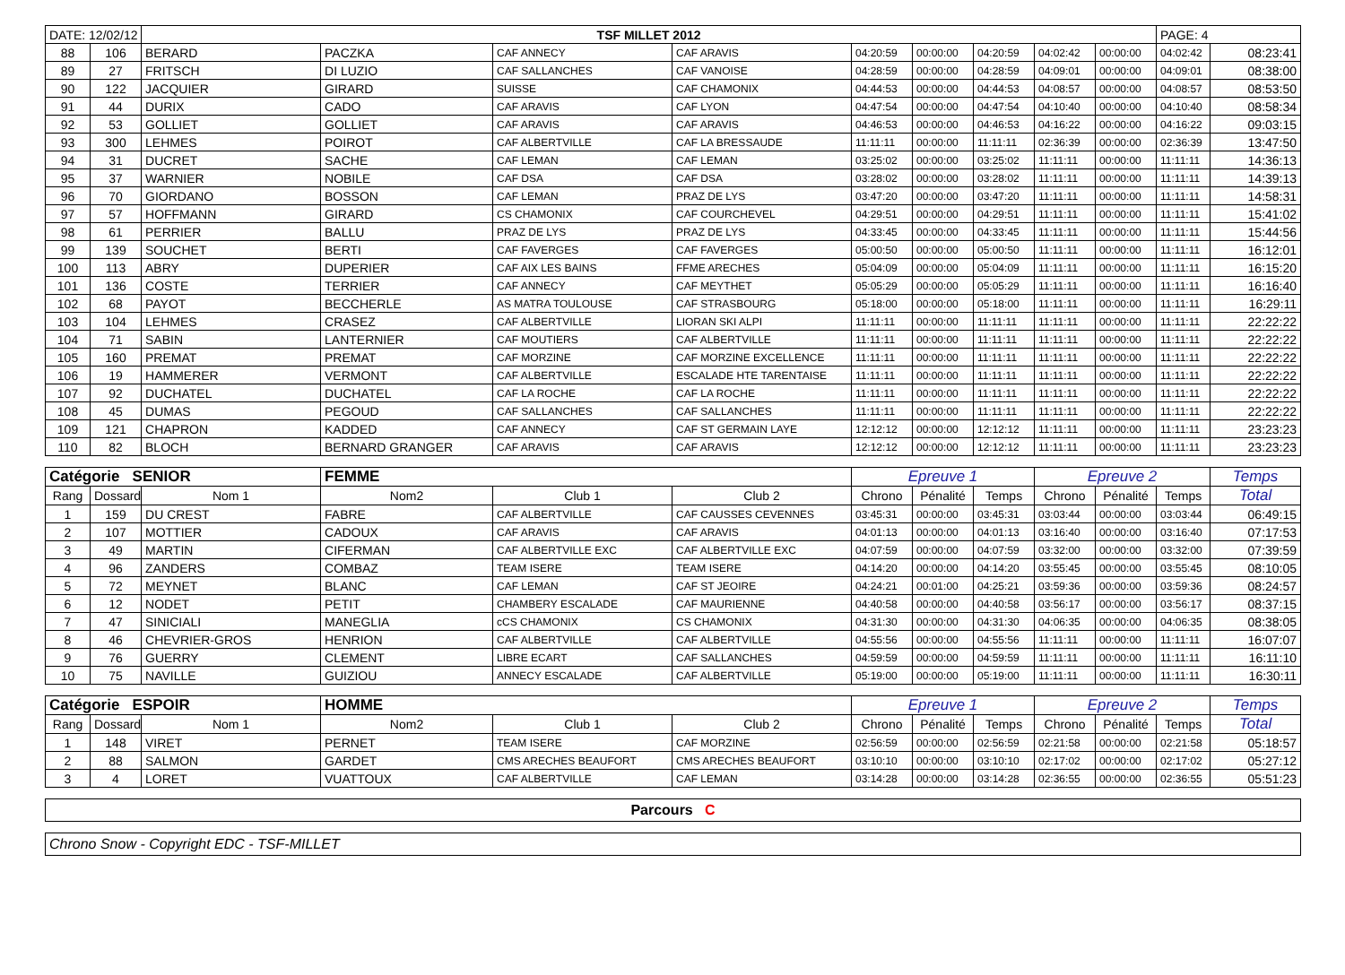| DATE: 12/02/12 | | TSF MILLET 2012 | | | | | | | | | PAGE: 4 | |
| 88 | 106 | BERARD | PACZKA | CAF ANNECY | CAF ARAVIS | 04:20:59 | 00:00:00 | 04:20:59 | 04:02:42 | 00:00:00 | 04:02:42 | 08:23:41 |
| 89 | 27 | FRITSCH | DI LUZIO | CAF SALLANCHES | CAF VANOISE | 04:28:59 | 00:00:00 | 04:28:59 | 04:09:01 | 00:00:00 | 04:09:01 | 08:38:00 |
| 90 | 122 | JACQUIER | GIRARD | SUISSE | CAF CHAMONIX | 04:44:53 | 00:00:00 | 04:44:53 | 04:08:57 | 00:00:00 | 04:08:57 | 08:53:50 |
| 91 | 44 | DURIX | CADO | CAF ARAVIS | CAF LYON | 04:47:54 | 00:00:00 | 04:47:54 | 04:10:40 | 00:00:00 | 04:10:40 | 08:58:34 |
| 92 | 53 | GOLLIET | GOLLIET | CAF ARAVIS | CAF ARAVIS | 04:46:53 | 00:00:00 | 04:46:53 | 04:16:22 | 00:00:00 | 04:16:22 | 09:03:15 |
| 93 | 300 | LEHMES | POIROT | CAF ALBERTVILLE | CAF LA BRESSAUDE | 11:11:11 | 00:00:00 | 11:11:11 | 02:36:39 | 00:00:00 | 02:36:39 | 13:47:50 |
| 94 | 31 | DUCRET | SACHE | CAF LEMAN | CAF LEMAN | 03:25:02 | 00:00:00 | 03:25:02 | 11:11:11 | 00:00:00 | 11:11:11 | 14:36:13 |
| 95 | 37 | WARNIER | NOBILE | CAF DSA | CAF DSA | 03:28:02 | 00:00:00 | 03:28:02 | 11:11:11 | 00:00:00 | 11:11:11 | 14:39:13 |
| 96 | 70 | GIORDANO | BOSSON | CAF LEMAN | PRAZ DE LYS | 03:47:20 | 00:00:00 | 03:47:20 | 11:11:11 | 00:00:00 | 11:11:11 | 14:58:31 |
| 97 | 57 | HOFFMANN | GIRARD | CS CHAMONIX | CAF COURCHEVEL | 04:29:51 | 00:00:00 | 04:29:51 | 11:11:11 | 00:00:00 | 11:11:11 | 15:41:02 |
| 98 | 61 | PERRIER | BALLU | PRAZ DE LYS | PRAZ DE LYS | 04:33:45 | 00:00:00 | 04:33:45 | 11:11:11 | 00:00:00 | 11:11:11 | 15:44:56 |
| 99 | 139 | SOUCHET | BERTI | CAF FAVERGES | CAF FAVERGES | 05:00:50 | 00:00:00 | 05:00:50 | 11:11:11 | 00:00:00 | 11:11:11 | 16:12:01 |
| 100 | 113 | ABRY | DUPERIER | CAF AIX LES BAINS | FFME ARECHES | 05:04:09 | 00:00:00 | 05:04:09 | 11:11:11 | 00:00:00 | 11:11:11 | 16:15:20 |
| 101 | 136 | COSTE | TERRIER | CAF ANNECY | CAF MEYTHET | 05:05:29 | 00:00:00 | 05:05:29 | 11:11:11 | 00:00:00 | 11:11:11 | 16:16:40 |
| 102 | 68 | PAYOT | BECCHERLE | AS MATRA TOULOUSE | CAF STRASBOURG | 05:18:00 | 00:00:00 | 05:18:00 | 11:11:11 | 00:00:00 | 11:11:11 | 16:29:11 |
| 103 | 104 | LEHMES | CRASEZ | CAF ALBERTVILLE | LIORAN SKI ALPI | 11:11:11 | 00:00:00 | 11:11:11 | 11:11:11 | 00:00:00 | 11:11:11 | 22:22:22 |
| 104 | 71 | SABIN | LANTERNIER | CAF MOUTIERS | CAF ALBERTVILLE | 11:11:11 | 00:00:00 | 11:11:11 | 11:11:11 | 00:00:00 | 11:11:11 | 22:22:22 |
| 105 | 160 | PREMAT | PREMAT | CAF MORZINE | CAF MORZINE EXCELLENCE | 11:11:11 | 00:00:00 | 11:11:11 | 11:11:11 | 00:00:00 | 11:11:11 | 22:22:22 |
| 106 | 19 | HAMMERER | VERMONT | CAF ALBERTVILLE | ESCALADE HTE TARENTAISE | 11:11:11 | 00:00:00 | 11:11:11 | 11:11:11 | 00:00:00 | 11:11:11 | 22:22:22 |
| 107 | 92 | DUCHATEL | DUCHATEL | CAF LA ROCHE | CAF LA ROCHE | 11:11:11 | 00:00:00 | 11:11:11 | 11:11:11 | 00:00:00 | 11:11:11 | 22:22:22 |
| 108 | 45 | DUMAS | PEGOUD | CAF SALLANCHES | CAF SALLANCHES | 11:11:11 | 00:00:00 | 11:11:11 | 11:11:11 | 00:00:00 | 11:11:11 | 22:22:22 |
| 109 | 121 | CHAPRON | KADDED | CAF ANNECY | CAF ST GERMAIN LAYE | 12:12:12 | 00:00:00 | 12:12:12 | 11:11:11 | 00:00:00 | 11:11:11 | 23:23:23 |
| 110 | 82 | BLOCH | BERNARD GRANGER | CAF ARAVIS | CAF ARAVIS | 12:12:12 | 00:00:00 | 12:12:12 | 11:11:11 | 00:00:00 | 11:11:11 | 23:23:23 |
| Catégorie SENIOR | | | FEMME | | | Epreuve 1 | | | Epreuve 2 | | | Temps |
| Rang | Dossard | Nom 1 | Nom2 | Club 1 | Club 2 | Chrono | Pénalité | Temps | Chrono | Pénalité | Temps | Total |
| 1 | 159 | DU CREST | FABRE | CAF ALBERTVILLE | CAF CAUSSES CEVENNES | 03:45:31 | 00:00:00 | 03:45:31 | 03:03:44 | 00:00:00 | 03:03:44 | 06:49:15 |
| 2 | 107 | MOTTIER | CADOUX | CAF ARAVIS | CAF ARAVIS | 04:01:13 | 00:00:00 | 04:01:13 | 03:16:40 | 00:00:00 | 03:16:40 | 07:17:53 |
| 3 | 49 | MARTIN | CIFERMAN | CAF ALBERTVILLE EXC | CAF ALBERTVILLE EXC | 04:07:59 | 00:00:00 | 04:07:59 | 03:32:00 | 00:00:00 | 03:32:00 | 07:39:59 |
| 4 | 96 | ZANDERS | COMBAZ | TEAM ISERE | TEAM ISERE | 04:14:20 | 00:00:00 | 04:14:20 | 03:55:45 | 00:00:00 | 03:55:45 | 08:10:05 |
| 5 | 72 | MEYNET | BLANC | CAF LEMAN | CAF ST JEOIRE | 04:24:21 | 00:01:00 | 04:25:21 | 03:59:36 | 00:00:00 | 03:59:36 | 08:24:57 |
| 6 | 12 | NODET | PETIT | CHAMBERY ESCALADE | CAF MAURIENNE | 04:40:58 | 00:00:00 | 04:40:58 | 03:56:17 | 00:00:00 | 03:56:17 | 08:37:15 |
| 7 | 47 | SINICIALI | MANEGLIA | cCS CHAMONIX | CS CHAMONIX | 04:31:30 | 00:00:00 | 04:31:30 | 04:06:35 | 00:00:00 | 04:06:35 | 08:38:05 |
| 8 | 46 | CHEVRIER-GROS | HENRION | CAF ALBERTVILLE | CAF ALBERTVILLE | 04:55:56 | 00:00:00 | 04:55:56 | 11:11:11 | 00:00:00 | 11:11:11 | 16:07:07 |
| 9 | 76 | GUERRY | CLEMENT | LIBRE ECART | CAF SALLANCHES | 04:59:59 | 00:00:00 | 04:59:59 | 11:11:11 | 00:00:00 | 11:11:11 | 16:11:10 |
| 10 | 75 | NAVILLE | GUIZIOU | ANNECY ESCALADE | CAF ALBERTVILLE | 05:19:00 | 00:00:00 | 05:19:00 | 11:11:11 | 00:00:00 | 11:11:11 | 16:30:11 |
| Catégorie ESPOIR | | | HOMME | | | Epreuve 1 | | | Epreuve 2 | | | Temps |
| Rang | Dossard | Nom 1 | Nom2 | Club 1 | Club 2 | Chrono | Pénalité | Temps | Chrono | Pénalité | Temps | Total |
| 1 | 148 | VIRET | PERNET | TEAM ISERE | CAF MORZINE | 02:56:59 | 00:00:00 | 02:56:59 | 02:21:58 | 00:00:00 | 02:21:58 | 05:18:57 |
| 2 | 88 | SALMON | GARDET | CMS ARECHES BEAUFORT | CMS ARECHES BEAUFORT | 03:10:10 | 00:00:00 | 03:10:10 | 02:17:02 | 00:00:00 | 02:17:02 | 05:27:12 |
| 3 | 4 | LORET | VUATTOUX | CAF ALBERTVILLE | CAF LEMAN | 03:14:28 | 00:00:00 | 03:14:28 | 02:36:55 | 00:00:00 | 02:36:55 | 05:51:23 |
| Parcours C | | | | | | | | | | | | |
| Chrono Snow - Copyright EDC - TSF-MILLET | | | | | | | | | | | | |